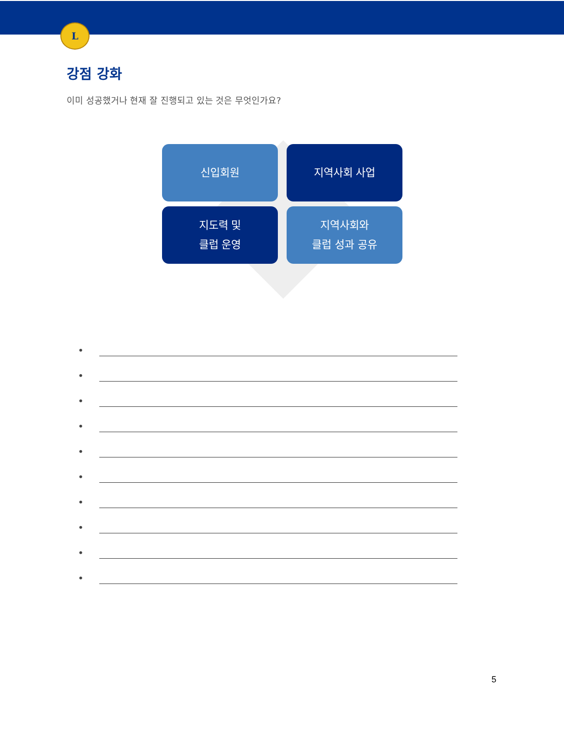L
강점 강화
이미 성공했거나 현재 잘 진행되고 있는 것은 무엇인가요?
신입회원
지역사회 사업
지도력 및
클럽 운영
지역사회와
클럽 성과 공유
•
•
•
•
•
•
•
•
•
•
5